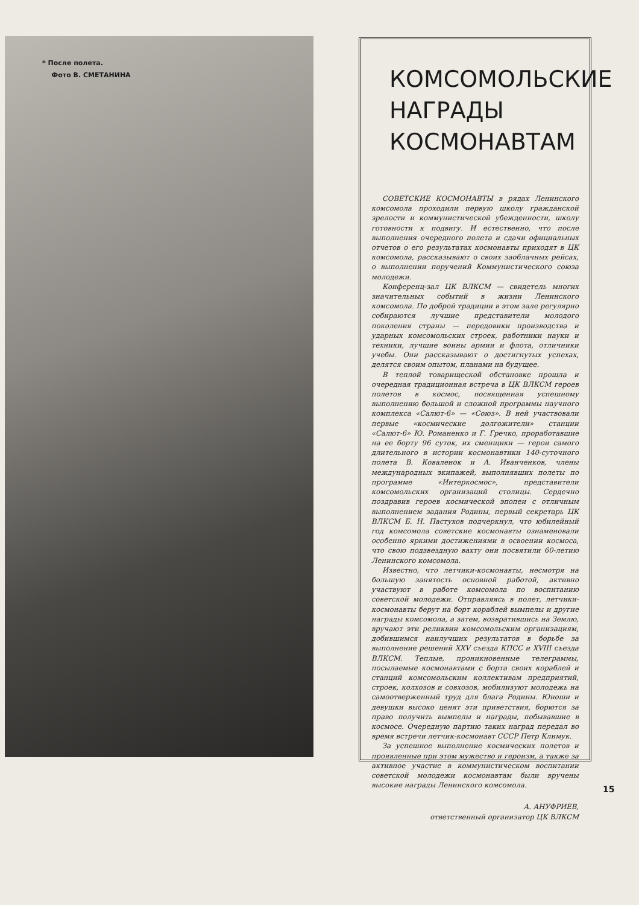* После полета.
Фото В. СМЕТАНИНА
КОМСОМОЛЬСКИЕ
НАГРАДЫ
КОСМОНАВТАМ
СОВЕТСКИЕ КОСМОНАВТЫ в рядах Ленинского комсомола проходили первую школу гражданской зрелости и коммунистической убежденности, школу готовности к подвигу. И естественно, что после выполнения очередного полета и сдачи официальных отчетов о его результатах космонавты приходят в ЦК комсомола, рассказывают о своих заоблачных рейсах, о выполнении поручений Коммунистического союза молодежи.
Конференц-зал ЦК ВЛКСМ — свидетель многих значительных событий в жизни Ленинского комсомола. По доброй традиции в этом зале регулярно собираются лучшие представители молодого поколения страны — передовики производства и ударных комсомольских строек, работники науки и техники, лучшие воины армии и флота, отличники учебы. Они рассказывают о достигнутых успехах, делятся своим опытом, планами на будущее.
В теплой товарищеской обстановке прошла и очередная традиционная встреча в ЦК ВЛКСМ героев полетов в космос, посвященная успешному выполнению большой и сложной программы научного комплекса «Салют-6» — «Союз». В ней участвовали первые «космические долгожители» станции «Салют-6» Ю. Романенко и Г. Гречко, проработавшие на ее борту 96 суток, их сменщики — герои самого длительного в истории космонавтики 140-суточного полета В. Коваленок и А. Иванченков, члены международных экипажей, выполнявших полеты по программе «Интеркосмос», представители комсомольских организаций столицы. Сердечно поздравив героев космической эпопеи с отличным выполнением задания Родины, первый секретарь ЦК ВЛКСМ Б. Н. Пастухов подчеркнул, что юбилейный год комсомола советские космонавты ознаменовали особенно яркими достижениями в освоении космоса, что свою подзвездную вахту они посвятили 60-летию Ленинского комсомола.
Известно, что летчики-космонавты, несмотря на большую занятость основной работой, активно участвуют в работе комсомола по воспитанию советской молодежи. Отправляясь в полет, летчики-космонавты берут на борт кораблей вымпелы и другие награды комсомола, а затем, возвратившись на Землю, вручают эти реликвии комсомольским организациям, добившимся наилучших результатов в борьбе за выполнение решений XXV съезда КПСС и XVIII съезда ВЛКСМ. Теплые, проникновенные телеграммы, посылаемые космонавтами с борта своих кораблей и станций комсомольским коллективам предприятий, строек, колхозов и совхозов, мобилизуют молодежь на самоотверженный труд для блага Родины. Юноши и девушки высоко ценят эти приветствия, борются за право получить вымпелы и награды, побывавшие в космосе. Очередную партию таких наград передал во время встречи летчик-космонавт СССР Петр Климук.
За успешное выполнение космических полетов и проявленные при этом мужество и героизм, а также за активное участие в коммунистическом воспитании советской молодежи космонавтам были вручены высокие награды Ленинского комсомола.
А. АНУФРИЕВ,
ответственный организатор ЦК ВЛКСМ
15